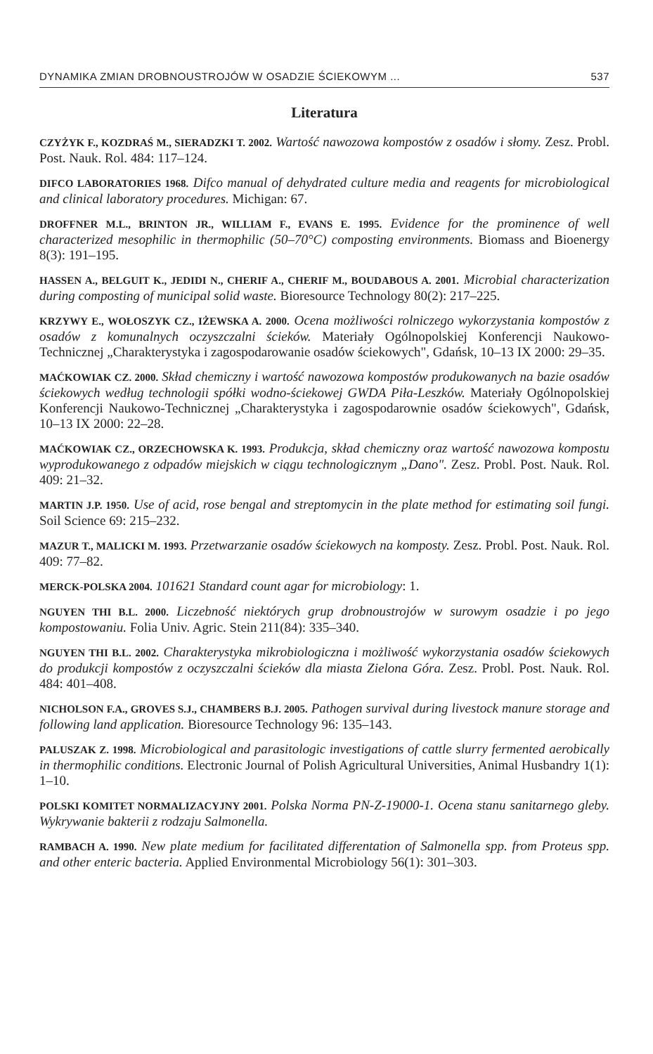DYNAMIKA ZMIAN DROBNOUSTROJÓW W OSADZIE ŚCIEKOWYM ... 537
Literatura
CZYŻYK F., KOZDRAŚ M., SIERADZKI T. 2002. Wartość nawozowa kompostów z osadów i słomy. Zesz. Probl. Post. Nauk. Rol. 484: 117–124.
DIFCO LABORATORIES 1968. Difco manual of dehydrated culture media and reagents for microbiological and clinical laboratory procedures. Michigan: 67.
DROFFNER M.L., BRINTON JR., WILLIAM F., EVANS E. 1995. Evidence for the prominence of well characterized mesophilic in thermophilic (50–70°C) composting environments. Biomass and Bioenergy 8(3): 191–195.
HASSEN A., BELGUIT K., JEDIDI N., CHERIF A., CHERIF M., BOUDABOUS A. 2001. Microbial characterization during composting of municipal solid waste. Bioresource Technology 80(2): 217–225.
KRZYWY E., WOŁOSZYK CZ., IŻEWSKA A. 2000. Ocena możliwości rolniczego wykorzystania kompostów z osadów z komunalnych oczyszczalni ścieków. Materiały Ogólnopolskiej Konferencji Naukowo-Technicznej „Charakterystyka i zagospodarowanie osadów ściekowych", Gdańsk, 10–13 IX 2000: 29–35.
MAĆKOWIAK CZ. 2000. Skład chemiczny i wartość nawozowa kompostów produkowanych na bazie osadów ściekowych według technologii spółki wodno-ściekowej GWDA Piła-Leszków. Materiały Ogólnopolskiej Konferencji Naukowo-Technicznej „Charakterystyka i zagospodarownie osadów ściekowych", Gdańsk, 10–13 IX 2000: 22–28.
MAĆKOWIAK CZ., ORZECHOWSKA K. 1993. Produkcja, skład chemiczny oraz wartość nawozowa kompostu wyprodukowanego z odpadów miejskich w ciągu technologicznym „Dano". Zesz. Probl. Post. Nauk. Rol. 409: 21–32.
MARTIN J.P. 1950. Use of acid, rose bengal and streptomycin in the plate method for estimating soil fungi. Soil Science 69: 215–232.
MAZUR T., MALICKI M. 1993. Przetwarzanie osadów ściekowych na komposty. Zesz. Probl. Post. Nauk. Rol. 409: 77–82.
MERCK-POLSKA 2004. 101621 Standard count agar for microbiology: 1.
NGUYEN THI B.L. 2000. Liczebność niektórych grup drobnoustrojów w surowym osadzie i po jego kompostowaniu. Folia Univ. Agric. Stein 211(84): 335–340.
NGUYEN THI B.L. 2002. Charakterystyka mikrobiologiczna i możliwość wykorzystania osadów ściekowych do produkcji kompostów z oczyszczalni ścieków dla miasta Zielona Góra. Zesz. Probl. Post. Nauk. Rol. 484: 401–408.
NICHOLSON F.A., GROVES S.J., CHAMBERS B.J. 2005. Pathogen survival during livestock manure storage and following land application. Bioresource Technology 96: 135–143.
PALUSZAK Z. 1998. Microbiological and parasitologic investigations of cattle slurry fermented aerobically in thermophilic conditions. Electronic Journal of Polish Agricultural Universities, Animal Husbandry 1(1): 1–10.
POLSKI KOMITET NORMALIZACYJNY 2001. Polska Norma PN-Z-19000-1. Ocena stanu sanitarnego gleby. Wykrywanie bakterii z rodzaju Salmonella.
RAMBACH A. 1990. New plate medium for facilitated differentation of Salmonella spp. from Proteus spp. and other enteric bacteria. Applied Environmental Microbiology 56(1): 301–303.